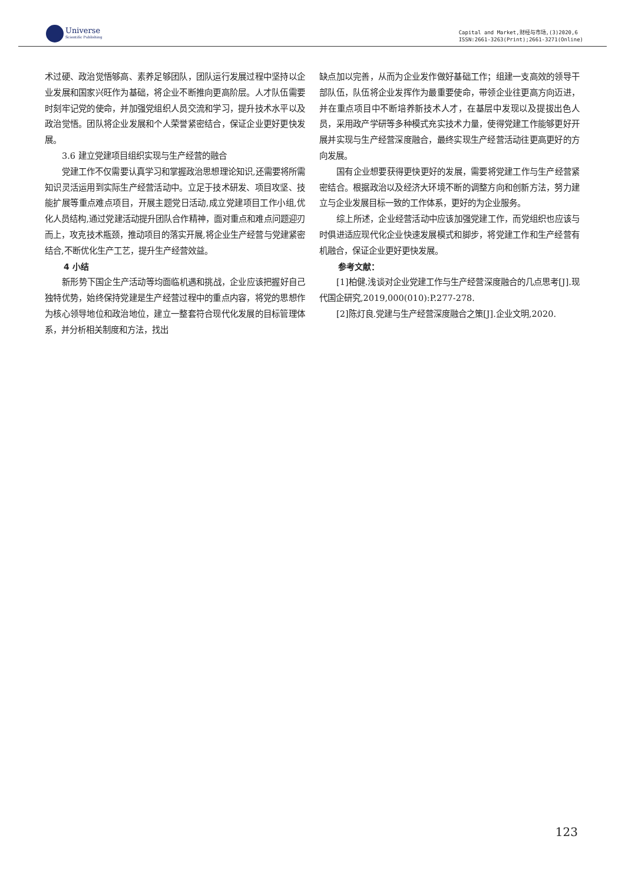Universe
Scientific Publishing
Capital and Market,财经与市场,(3)2020,6
ISSN:2661-3263(Print);2661-3271(Online)
术过硬、政治觉悟够高、素养足够团队，团队运行发展过程中坚持以企业发展和国家兴旺作为基础，将企业不断推向更高阶层。人才队伍需要时刻牢记党的使命，并加强党组织人员交流和学习，提升技术水平以及政治觉悟。团队将企业发展和个人荣誉紧密结合，保证企业更好更快发展。
3.6 建立党建项目组织实现与生产经营的融合
党建工作不仅需要认真学习和掌握政治思想理论知识,还需要将所需知识灵活运用到实际生产经营活动中。立足于技术研发、项目攻坚、技能扩展等重点难点项目，开展主题党日活动,成立党建项目工作小组,优化人员结构,通过党建活动提升团队合作精神，面对重点和难点问题迎刃而上，攻克技术瓶颈，推动项目的落实开展,将企业生产经营与党建紧密结合,不断优化生产工艺，提升生产经营效益。
4 小结
新形势下国企生产活动等均面临机遇和挑战，企业应该把握好自己独特优势，始终保持党建是生产经营过程中的重点内容，将党的思想作为核心领导地位和政治地位，建立一整套符合现代化发展的目标管理体系，并分析相关制度和方法，找出
缺点加以完善，从而为企业发作做好基础工作；组建一支高效的领导干部队伍，队伍将企业发挥作为最重要使命，带领企业往更高方向迈进，并在重点项目中不断培养新技术人才，在基层中发现以及提拔出色人员，采用政产学研等多种模式充实技术力量，使得党建工作能够更好开展并实现与生产经营深度融合，最终实现生产经营活动往更高更好的方向发展。
国有企业想要获得更快更好的发展，需要将党建工作与生产经营紧密结合。根据政治以及经济大环境不断的调整方向和创新方法，努力建立与企业发展目标一致的工作体系，更好的为企业服务。
综上所述，企业经营活动中应该加强党建工作，而党组织也应该与时俱进适应现代化企业快速发展模式和脚步，将党建工作和生产经营有机融合，保证企业更好更快发展。
参考文献：
[1]柏健.浅谈对企业党建工作与生产经营深度融合的几点思考[J].现代国企研究,2019,000(010):P.277-278.
[2]陈灯良.党建与生产经营深度融合之策[J].企业文明,2020.
123